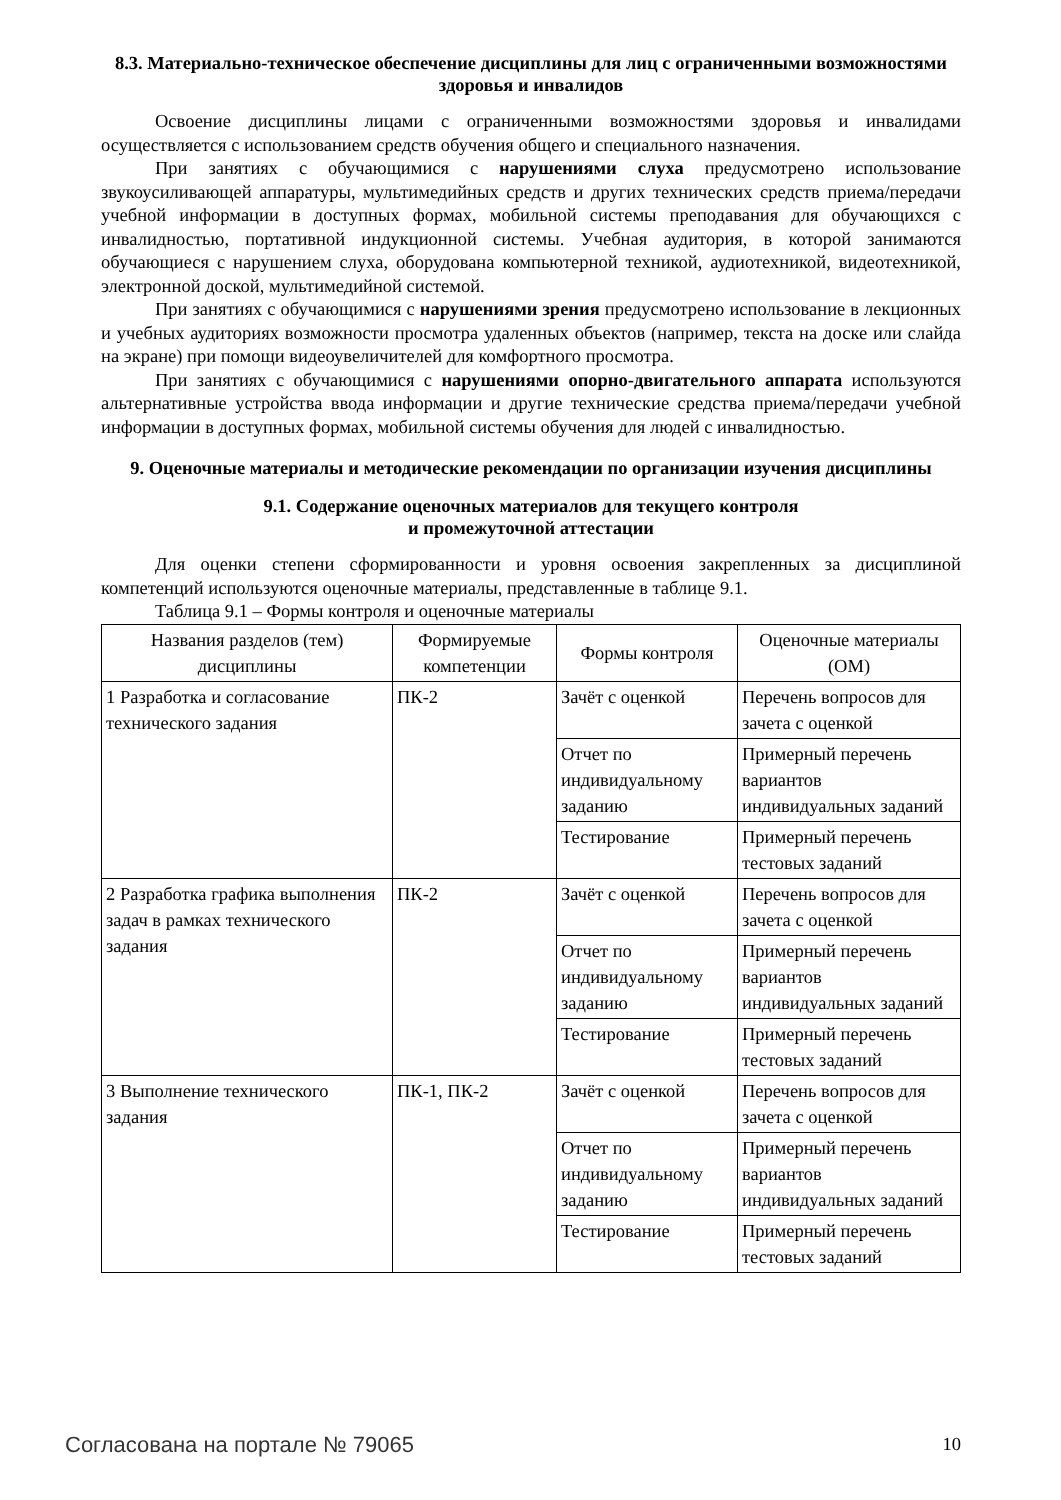8.3. Материально-техническое обеспечение дисциплины для лиц с ограниченными возможностями здоровья и инвалидов
Освоение дисциплины лицами с ограниченными возможностями здоровья и инвалидами осуществляется с использованием средств обучения общего и специального назначения.
При занятиях с обучающимися с нарушениями слуха предусмотрено использование звукоусиливающей аппаратуры, мультимедийных средств и других технических средств приема/передачи учебной информации в доступных формах, мобильной системы преподавания для обучающихся с инвалидностью, портативной индукционной системы. Учебная аудитория, в которой занимаются обучающиеся с нарушением слуха, оборудована компьютерной техникой, аудиотехникой, видеотехникой, электронной доской, мультимедийной системой.
При занятиях с обучающимися с нарушениями зрения предусмотрено использование в лекционных и учебных аудиториях возможности просмотра удаленных объектов (например, текста на доске или слайда на экране) при помощи видеоувеличителей для комфортного просмотра.
При занятиях с обучающимися с нарушениями опорно-двигательного аппарата используются альтернативные устройства ввода информации и другие технические средства приема/передачи учебной информации в доступных формах, мобильной системы обучения для людей с инвалидностью.
9. Оценочные материалы и методические рекомендации по организации изучения дисциплины
9.1. Содержание оценочных материалов для текущего контроля
и промежуточной аттестации
Для оценки степени сформированности и уровня освоения закрепленных за дисциплиной компетенций используются оценочные материалы, представленные в таблице 9.1.
Таблица 9.1 – Формы контроля и оценочные материалы
| Названия разделов (тем) дисциплины | Формируемые компетенции | Формы контроля | Оценочные материалы (ОМ) |
| --- | --- | --- | --- |
| 1 Разработка и согласование технического задания | ПК-2 | Зачёт с оценкой | Перечень вопросов для зачета с оценкой |
| | | Отчет по индивидуальному заданию | Примерный перечень вариантов индивидуальных заданий |
| | | Тестирование | Примерный перечень тестовых заданий |
| 2 Разработка графика выполнения задач в рамках технического задания | ПК-2 | Зачёт с оценкой | Перечень вопросов для зачета с оценкой |
| | | Отчет по индивидуальному заданию | Примерный перечень вариантов индивидуальных заданий |
| | | Тестирование | Примерный перечень тестовых заданий |
| 3 Выполнение технического задания | ПК-1, ПК-2 | Зачёт с оценкой | Перечень вопросов для зачета с оценкой |
| | | Отчет по индивидуальному заданию | Примерный перечень вариантов индивидуальных заданий |
| | | Тестирование | Примерный перечень тестовых заданий |
Согласована на портале № 79065 10